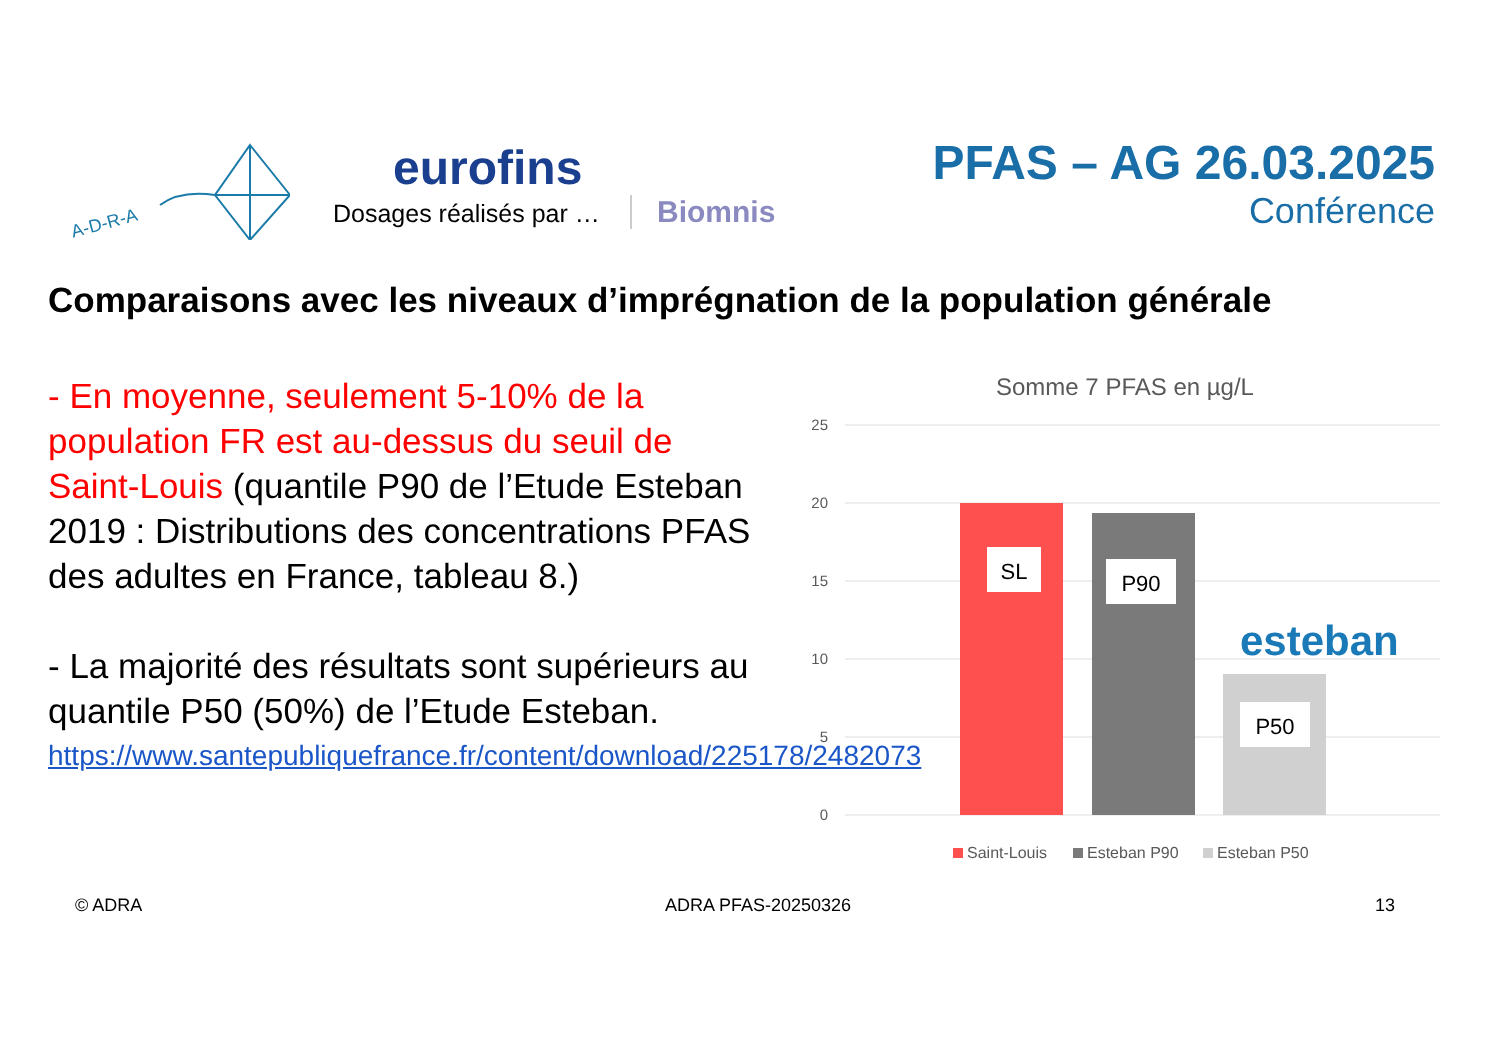A-D-R-A
eurofins
Dosages réalisés par …
Biomnis
PFAS – AG 26.03.2025
Conférence
Comparaisons avec les niveaux d’imprégnation de la population générale
- En moyenne, seulement 5-10% de la population FR est au-dessus du seuil de Saint-Louis (quantile P90 de l’Etude Esteban 2019 : Distributions des concentrations PFAS des adultes en France, tableau 8.)
- La majorité des résultats sont supérieurs au quantile P50 (50%) de l’Etude Esteban.
https://www.santepubliquefrance.fr/content/download/225178/2482073
Somme 7 PFAS en µg/L
25
20
15
10
5
0
SL
P90
P50
esteban
Saint-Louis
Esteban P90
Esteban P50
© ADRA ADRA PFAS-20250326 13